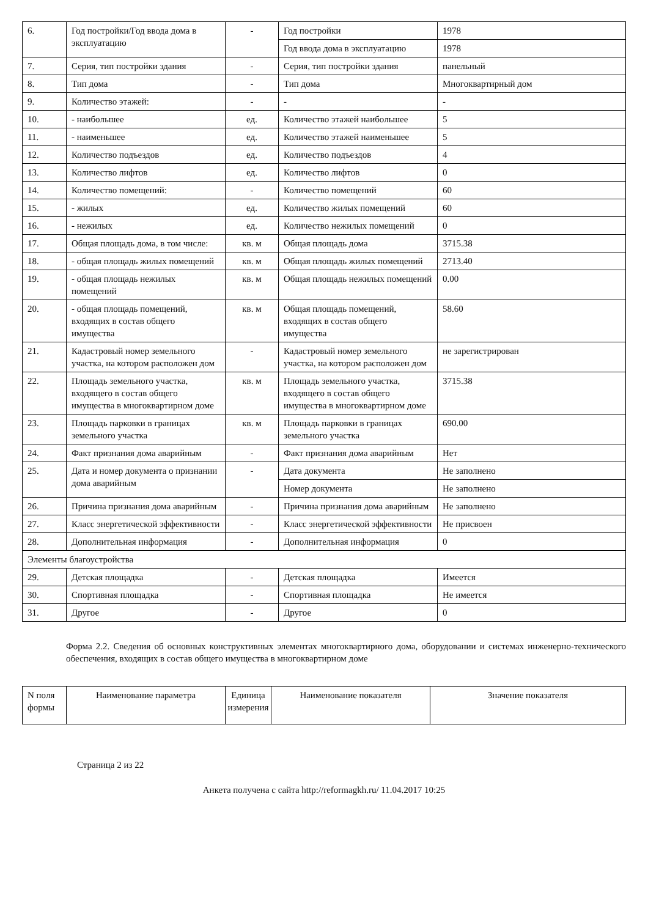| 6. | Год постройки/Год ввода дома в эксплуатацию | - | Год постройки | 1978 |
| | | | Год ввода дома в эксплуатацию | 1978 |
| 7. | Серия, тип постройки здания | - | Серия, тип постройки здания | панельный |
| 8. | Тип дома | - | Тип дома | Многоквартирный дом |
| 9. | Количество этажей: | - | - | - |
| 10. | - наибольшее | ед. | Количество этажей наибольшее | 5 |
| 11. | - наименьшее | ед. | Количество этажей наименьшее | 5 |
| 12. | Количество подъездов | ед. | Количество подъездов | 4 |
| 13. | Количество лифтов | ед. | Количество лифтов | 0 |
| 14. | Количество помещений: | - | Количество помещений | 60 |
| 15. | - жилых | ед. | Количество жилых помещений | 60 |
| 16. | - нежилых | ед. | Количество нежилых помещений | 0 |
| 17. | Общая площадь дома, в том числе: | кв. м | Общая площадь дома | 3715.38 |
| 18. | - общая площадь жилых помещений | кв. м | Общая площадь жилых помещений | 2713.40 |
| 19. | - общая площадь нежилых помещений | кв. м | Общая площадь нежилых помещений | 0.00 |
| 20. | - общая площадь помещений, входящих в состав общего имущества | кв. м | Общая площадь помещений, входящих в состав общего имущества | 58.60 |
| 21. | Кадастровый номер земельного участка, на котором расположен дом | - | Кадастровый номер земельного участка, на котором расположен дом | не зарегистрирован |
| 22. | Площадь земельного участка, входящего в состав общего имущества в многоквартирном доме | кв. м | Площадь земельного участка, входящего в состав общего имущества в многоквартирном доме | 3715.38 |
| 23. | Площадь парковки в границах земельного участка | кв. м | Площадь парковки в границах земельного участка | 690.00 |
| 24. | Факт признания дома аварийным | - | Факт признания дома аварийным | Нет |
| 25. | Дата и номер документа о признании дома аварийным | - | Дата документа | Не заполнено |
| | | | Номер документа | Не заполнено |
| 26. | Причина признания дома аварийным | - | Причина признания дома аварийным | Не заполнено |
| 27. | Класс энергетической эффективности | - | Класс энергетической эффективности | Не присвоен |
| 28. | Дополнительная информация | - | Дополнительная информация | 0 |
| Элементы благоустройства | | | | |
| 29. | Детская площадка | - | Детская площадка | Имеется |
| 30. | Спортивная площадка | - | Спортивная площадка | Не имеется |
| 31. | Другое | - | Другое | 0 |
Форма 2.2. Сведения об основных конструктивных элементах многоквартирного дома, оборудовании и системах инженерно-технического обеспечения, входящих в состав общего имущества в многоквартирном доме
| N поля формы | Наименование параметра | Единица измерения | Наименование показателя | Значение показателя |
| --- | --- | --- | --- | --- |
Страница 2 из 22
Анкета получена с сайта http://reformagkh.ru/ 11.04.2017 10:25